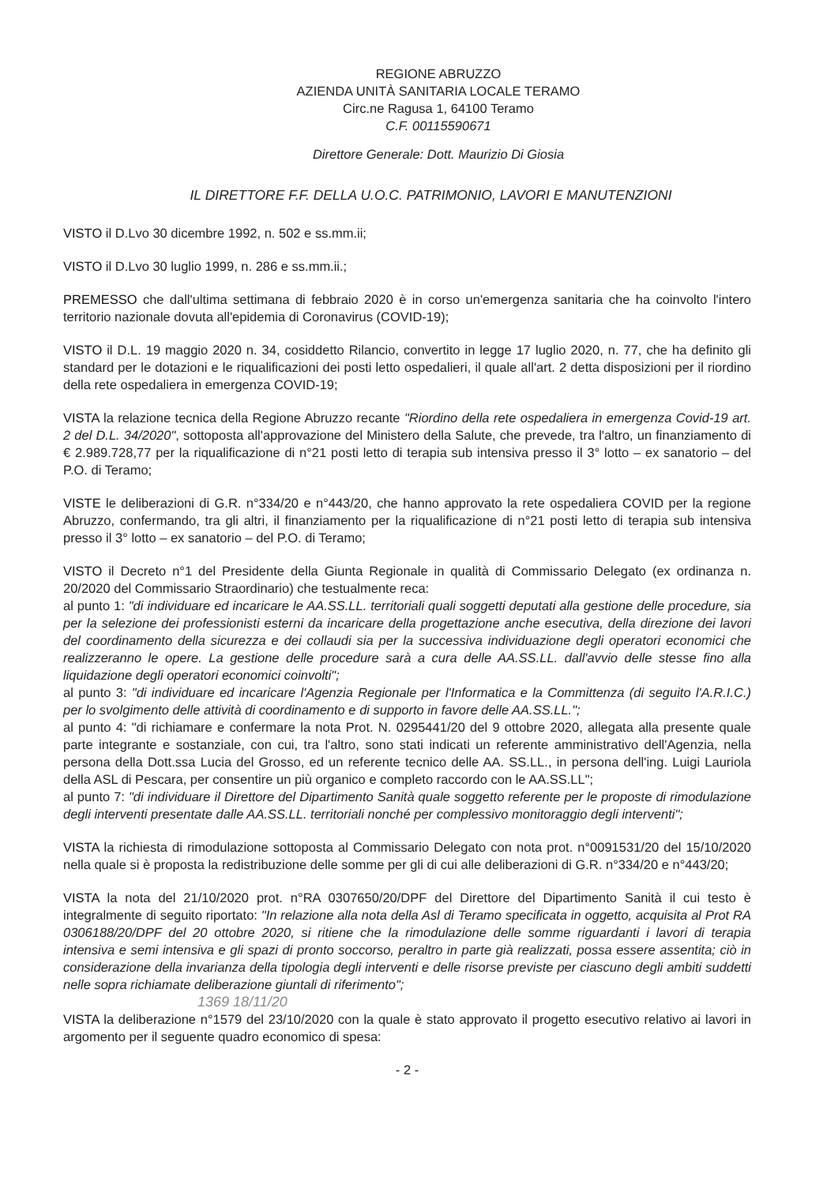REGIONE ABRUZZO
AZIENDA UNITÀ SANITARIA LOCALE TERAMO
Circ.ne Ragusa 1, 64100 Teramo
C.F. 00115590671
Direttore Generale: Dott. Maurizio Di Giosia
IL DIRETTORE F.F. DELLA U.O.C. PATRIMONIO, LAVORI E MANUTENZIONI
VISTO il D.Lvo 30 dicembre 1992, n. 502 e ss.mm.ii;
VISTO il D.Lvo 30 luglio 1999, n. 286 e ss.mm.ii.;
PREMESSO che dall'ultima settimana di febbraio 2020 è in corso un'emergenza sanitaria che ha coinvolto l'intero territorio nazionale dovuta all'epidemia di Coronavirus (COVID-19);
VISTO il D.L. 19 maggio 2020 n. 34, cosiddetto Rilancio, convertito in legge 17 luglio 2020, n. 77, che ha definito gli standard per le dotazioni e le riqualificazioni dei posti letto ospedalieri, il quale all'art. 2 detta disposizioni per il riordino della rete ospedaliera in emergenza COVID-19;
VISTA la relazione tecnica della Regione Abruzzo recante "Riordino della rete ospedaliera in emergenza Covid-19 art. 2 del D.L. 34/2020", sottoposta all'approvazione del Ministero della Salute, che prevede, tra l'altro, un finanziamento di € 2.989.728,77 per la riqualificazione di n°21 posti letto di terapia sub intensiva presso il 3° lotto – ex sanatorio – del P.O. di Teramo;
VISTE le deliberazioni di G.R. n°334/20 e n°443/20, che hanno approvato la rete ospedaliera COVID per la regione Abruzzo, confermando, tra gli altri, il finanziamento per la riqualificazione di n°21 posti letto di terapia sub intensiva presso il 3° lotto – ex sanatorio – del P.O. di Teramo;
VISTO il Decreto n°1 del Presidente della Giunta Regionale in qualità di Commissario Delegato (ex ordinanza n. 20/2020 del Commissario Straordinario) che testualmente reca:
al punto 1: "di individuare ed incaricare le AA.SS.LL. territoriali quali soggetti deputati alla gestione delle procedure, sia per la selezione dei professionisti esterni da incaricare della progettazione anche esecutiva, della direzione dei lavori del coordinamento della sicurezza e dei collaudi sia per la successiva individuazione degli operatori economici che realizzeranno le opere. La gestione delle procedure sarà a cura delle AA.SS.LL. dall'avvio delle stesse fino alla liquidazione degli operatori economici coinvolti";
al punto 3: "di individuare ed incaricare l'Agenzia Regionale per l'Informatica e la Committenza (di seguito l'A.R.I.C.) per lo svolgimento delle attività di coordinamento e di supporto in favore delle AA.SS.LL.";
al punto 4: "di richiamare e confermare la nota Prot. N. 0295441/20 del 9 ottobre 2020, allegata alla presente quale parte integrante e sostanziale, con cui, tra l'altro, sono stati indicati un referente amministrativo dell'Agenzia, nella persona della Dott.ssa Lucia del Grosso, ed un referente tecnico delle AA. SS.LL., in persona dell'ing. Luigi Lauriola della ASL di Pescara, per consentire un più organico e completo raccordo con le AA.SS.LL";
al punto 7: "di individuare il Direttore del Dipartimento Sanità quale soggetto referente per le proposte di rimodulazione degli interventi presentate dalle AA.SS.LL. territoriali nonché per complessivo monitoraggio degli interventi";
VISTA la richiesta di rimodulazione sottoposta al Commissario Delegato con nota prot. n°0091531/20 del 15/10/2020 nella quale si è proposta la redistribuzione delle somme per gli di cui alle deliberazioni di G.R. n°334/20 e n°443/20;
VISTA la nota del 21/10/2020 prot. n°RA 0307650/20/DPF del Direttore del Dipartimento Sanità il cui testo è integralmente di seguito riportato: "In relazione alla nota della Asl di Teramo specificata in oggetto, acquisita al Prot RA 0306188/20/DPF del 20 ottobre 2020, si ritiene che la rimodulazione delle somme riguardanti i lavori di terapia intensiva e semi intensiva e gli spazi di pronto soccorso, peraltro in parte già realizzati, possa essere assentita; ciò in considerazione della invarianza della tipologia degli interventi e delle risorse previste per ciascuno degli ambiti suddetti nelle sopra richiamate deliberazione giuntali di riferimento";
1369 18/11/20
VISTA la deliberazione n°1579 del 23/10/2020 con la quale è stato approvato il progetto esecutivo relativo ai lavori in argomento per il seguente quadro economico di spesa:
- 2 -